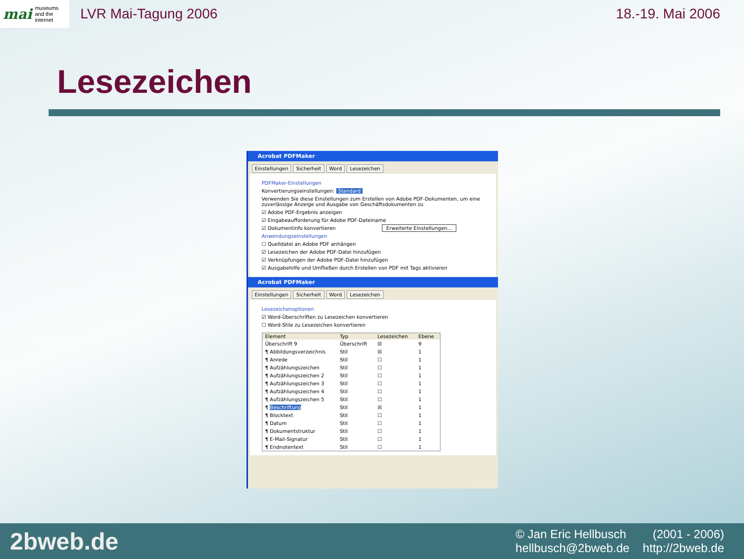mai museums
and the
internet
LVR Mai-Tagung 2006 18.-19. Mai 2006
Lesezeichen
Acrobat PDFMaker
Einstellungen Sicherheit Word Lesezeichen
PDFMaker-Einstellungen
Konvertierungseinstellungen: Standard
Verwenden Sie diese Einstellungen zum Erstellen von Adobe PDF-Dokumenten, um eine zuverlässige Anzeige und Ausgabe von Geschäftsdokumenten zu
☑ Adobe PDF-Ergebnis anzeigen
☑ Eingabeaufforderung für Adobe PDF-Dateiname
☑ Dokumentinfo konvertieren Erweiterte Einstellungen...
Anwendungseinstellungen
☐ Quelldatei an Adobe PDF anhängen
☑ Lesezeichen der Adobe PDF-Datei hinzufügen
☑ Verknüpfungen der Adobe PDF-Datei hinzufügen
☑ Ausgabehilfe und Umfließen durch Erstellen von PDF mit Tags aktivieren
Acrobat PDFMaker
Einstellungen Sicherheit Word Lesezeichen
Lesezeichenoptionen
☑ Word-Überschriften zu Lesezeichen konvertieren
☐ Word-Stile zu Lesezeichen konvertieren
| Element | Typ | Lesezeichen | Ebene |
| --- | --- | --- | --- |
| Überschrift 9 | Überschrift | ☒ | 9 |
| ¶ Abbildungsverzeichnis | Stil | ☒ | 1 |
| ¶ Anrede | Stil | ☐ | 1 |
| ¶ Aufzählungszeichen | Stil | ☐ | 1 |
| ¶ Aufzählungszeichen 2 | Stil | ☐ | 1 |
| ¶ Aufzählungszeichen 3 | Stil | ☐ | 1 |
| ¶ Aufzählungszeichen 4 | Stil | ☐ | 1 |
| ¶ Aufzählungszeichen 5 | Stil | ☐ | 1 |
| ¶ Beschriftung | Stil | ☒ | 1 |
| ¶ Blocktext | Stil | ☐ | 1 |
| ¶ Datum | Stil | ☐ | 1 |
| ¶ Dokumentstruktur | Stil | ☐ | 1 |
| ¶ E-Mail-Signatur | Stil | ☐ | 1 |
| ¶ Endnotentext | Stil | ☐ | 1 |
2bweb.de
© Jan Eric Hellbusch (2001 - 2006)
hellbusch@2bweb.de http://2bweb.de